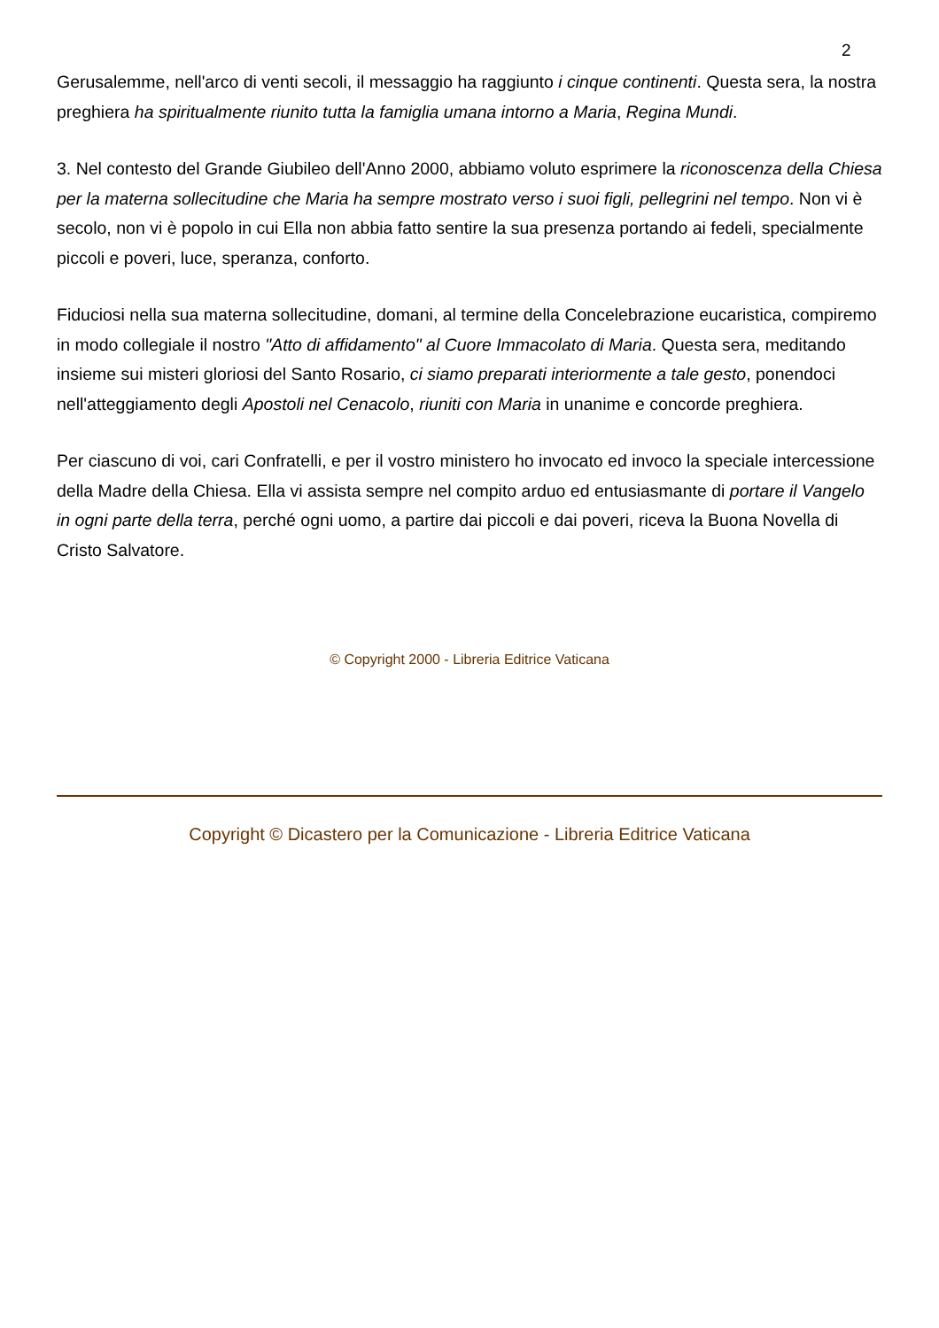2
Gerusalemme, nell'arco di venti secoli, il messaggio ha raggiunto i cinque continenti. Questa sera, la nostra preghiera ha spiritualmente riunito tutta la famiglia umana intorno a Maria, Regina Mundi.
3. Nel contesto del Grande Giubileo dell'Anno 2000, abbiamo voluto esprimere la riconoscenza della Chiesa per la materna sollecitudine che Maria ha sempre mostrato verso i suoi figli, pellegrini nel tempo. Non vi è secolo, non vi è popolo in cui Ella non abbia fatto sentire la sua presenza portando ai fedeli, specialmente piccoli e poveri, luce, speranza, conforto.
Fiduciosi nella sua materna sollecitudine, domani, al termine della Concelebrazione eucaristica, compiremo in modo collegiale il nostro "Atto di affidamento" al Cuore Immacolato di Maria. Questa sera, meditando insieme sui misteri gloriosi del Santo Rosario, ci siamo preparati interiormente a tale gesto, ponendoci nell'atteggiamento degli Apostoli nel Cenacolo, riuniti con Maria in unanime e concorde preghiera.
Per ciascuno di voi, cari Confratelli, e per il vostro ministero ho invocato ed invoco la speciale intercessione della Madre della Chiesa. Ella vi assista sempre nel compito arduo ed entusiasmante di portare il Vangelo in ogni parte della terra, perché ogni uomo, a partire dai piccoli e dai poveri, riceva la Buona Novella di Cristo Salvatore.
© Copyright 2000 - Libreria Editrice Vaticana
Copyright © Dicastero per la Comunicazione - Libreria Editrice Vaticana